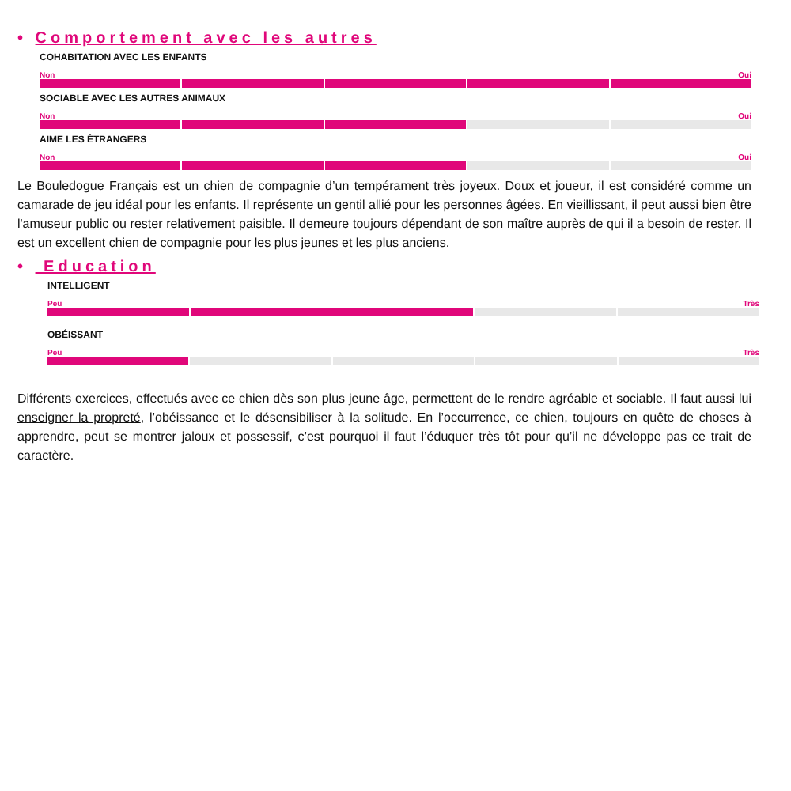• Comportement avec les autres
COHABITATION AVEC LES ENFANTS
Non Oui
SOCIABLE AVEC LES AUTRES ANIMAUX
Non Oui
AIME LES ÉTRANGERS
Non Oui
Le Bouledogue Français est un chien de compagnie d’un tempérament très joyeux. Doux et joueur, il est considéré comme un camarade de jeu idéal pour les enfants. Il représente un gentil allié pour les personnes âgées. En vieillissant, il peut aussi bien être l'amuseur public ou rester relativement paisible. Il demeure toujours dépendant de son maître auprès de qui il a besoin de rester. Il est un excellent chien de compagnie pour les plus jeunes et les plus anciens.
• Education
INTELLIGENT
Peu Très
OBÉISSANT
Peu Très
Différents exercices, effectués avec ce chien dès son plus jeune âge, permettent de le rendre agréable et sociable. Il faut aussi lui enseigner la propreté, l’obéissance et le désensibiliser à la solitude. En l’occurrence, ce chien, toujours en quête de choses à apprendre, peut se montrer jaloux et possessif, c’est pourquoi il faut l’éduquer très tôt pour qu’il ne développe pas ce trait de caractère.